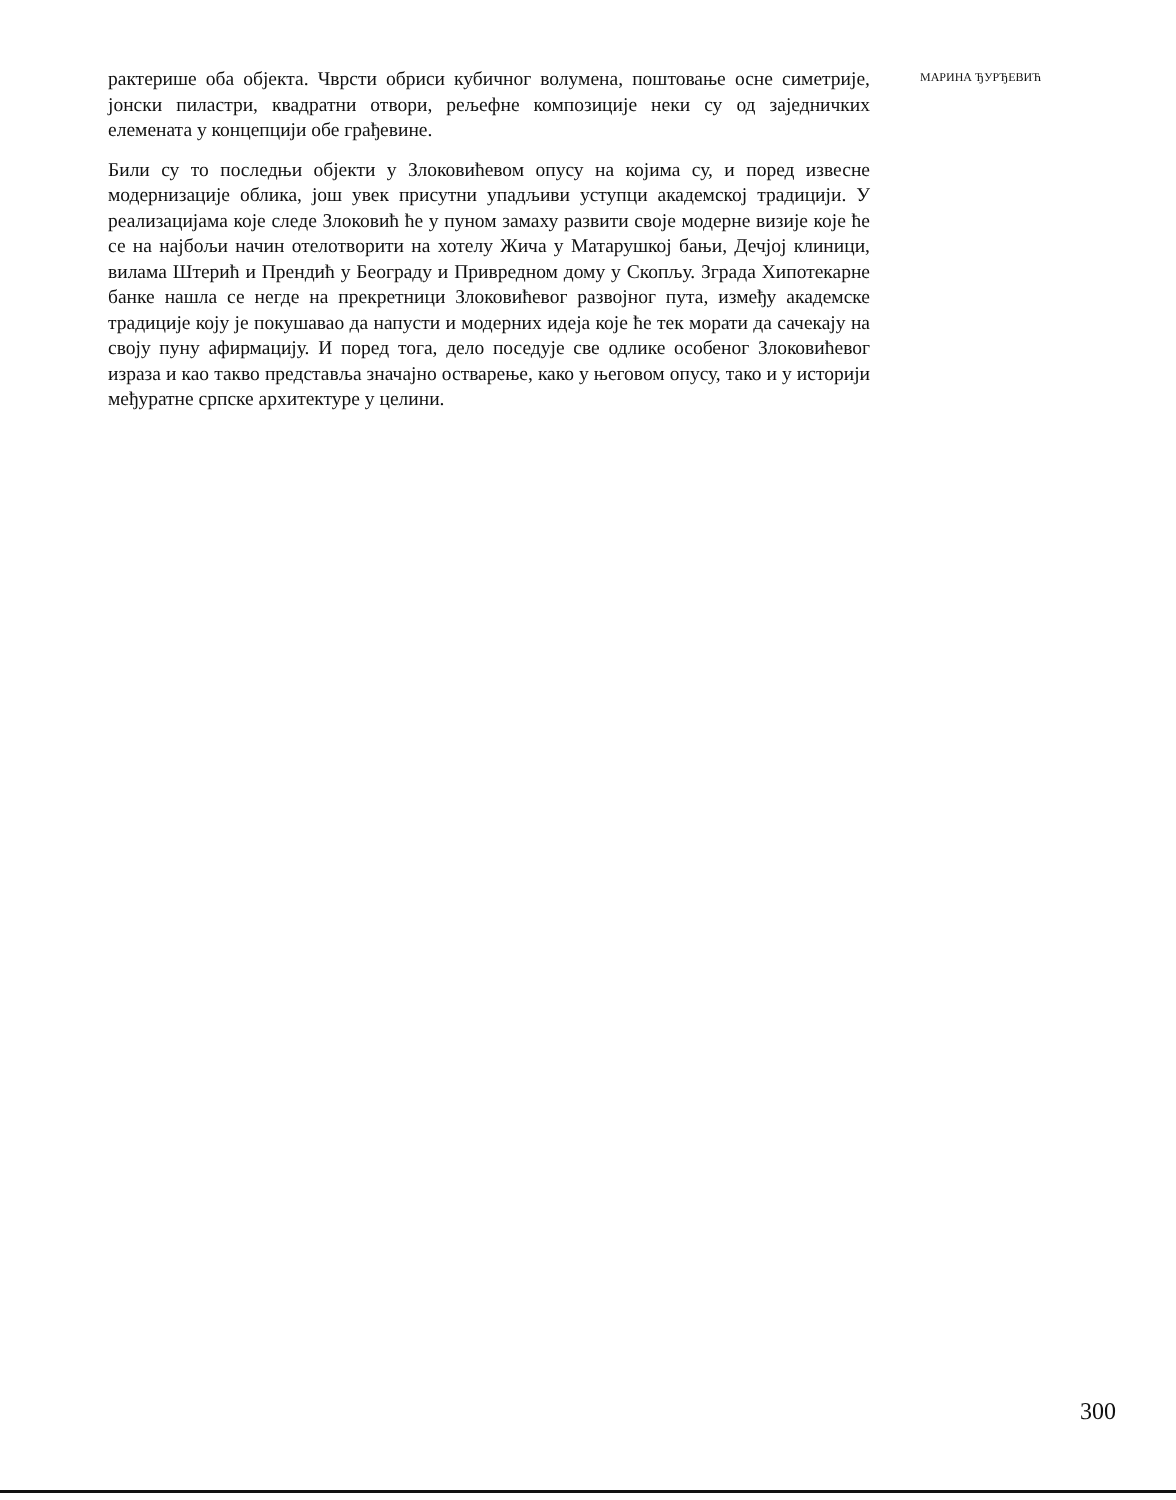рактерише оба објекта. Чврсти обриси кубичног волумена, поштовање осне симетрије, јонски пиластри, квадратни отвори, рељефне композиције неки су од заједничких елемената у концепцији обе грађевине.
Били су то последњи објекти у Злоковићевом опусу на којима су, и поред извесне модернизације облика, још увек присутни упадљиви уступци академској традицији. У реализацијама које следе Злоковић ће у пуном замаху развити своје модерне визије које ће се на најбољи начин отелотворити на хотелу Жича у Матарушкој бањи, Дечјој клиници, вилама Штерић и Прендић у Београду и Привредном дому у Скопљу. Зграда Хипотекарне банке нашла се негде на прекретници Злоковићевог развојног пута, између академске традиције коју је покушавао да напусти и модерних идеја које ће тек морати да сачекају на своју пуну афирмацију. И поред тога, дело поседује све одлике особеног Злоковићевог израза и као такво представља значајно остварење, како у његовом опусу, тако и у историји међуратне српске архитектуре у целини.
МАРИНА ЂУРЂЕВИЋ
300